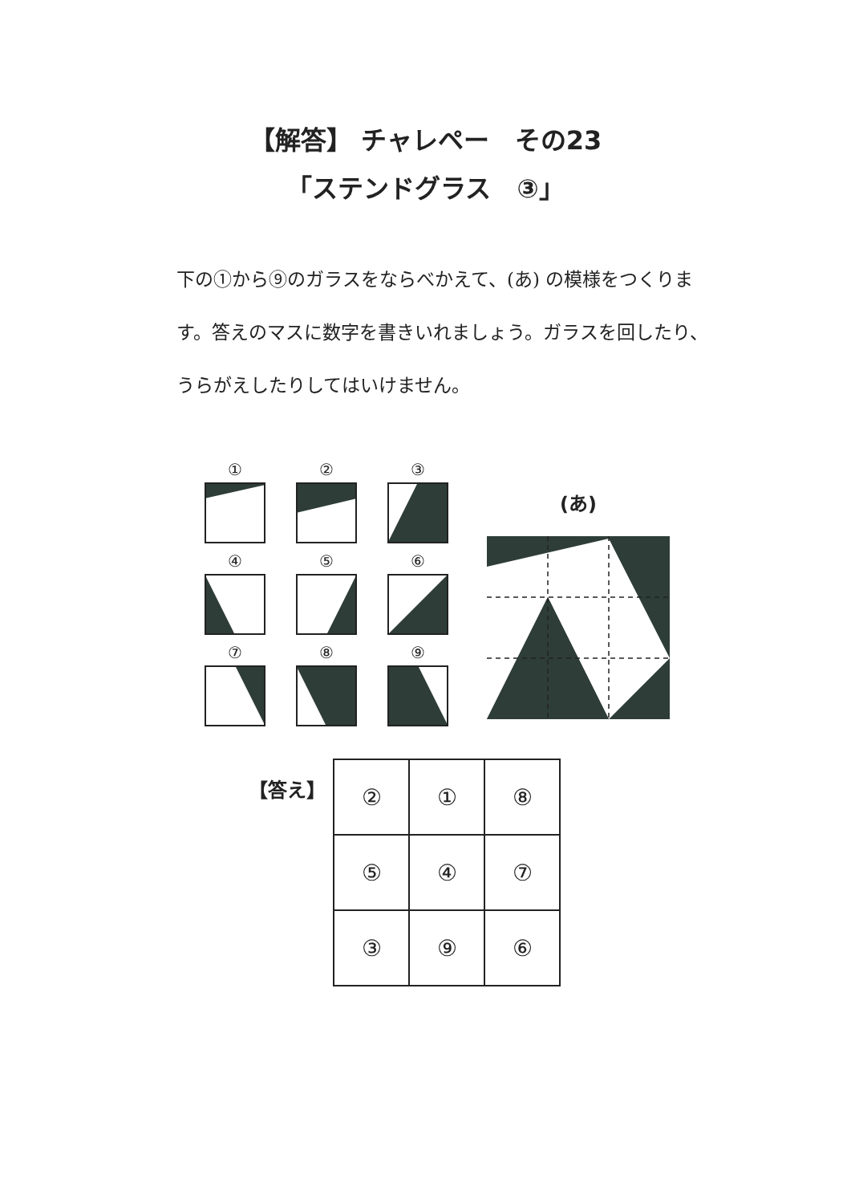【解答】 チャレペー　その23
「ステンドグラス　③」
下の①から⑨のガラスをならべかえて、(あ) の模様をつくります。答えのマスに数字を書きいれましょう。ガラスを回したり、うらがえしたりしてはいけません。
①
②
③
④
⑤
⑥
⑦
⑧
⑨
(あ)
【答え】
| ② | ① | ⑧ |
| ⑤ | ④ | ⑦ |
| ③ | ⑨ | ⑥ |